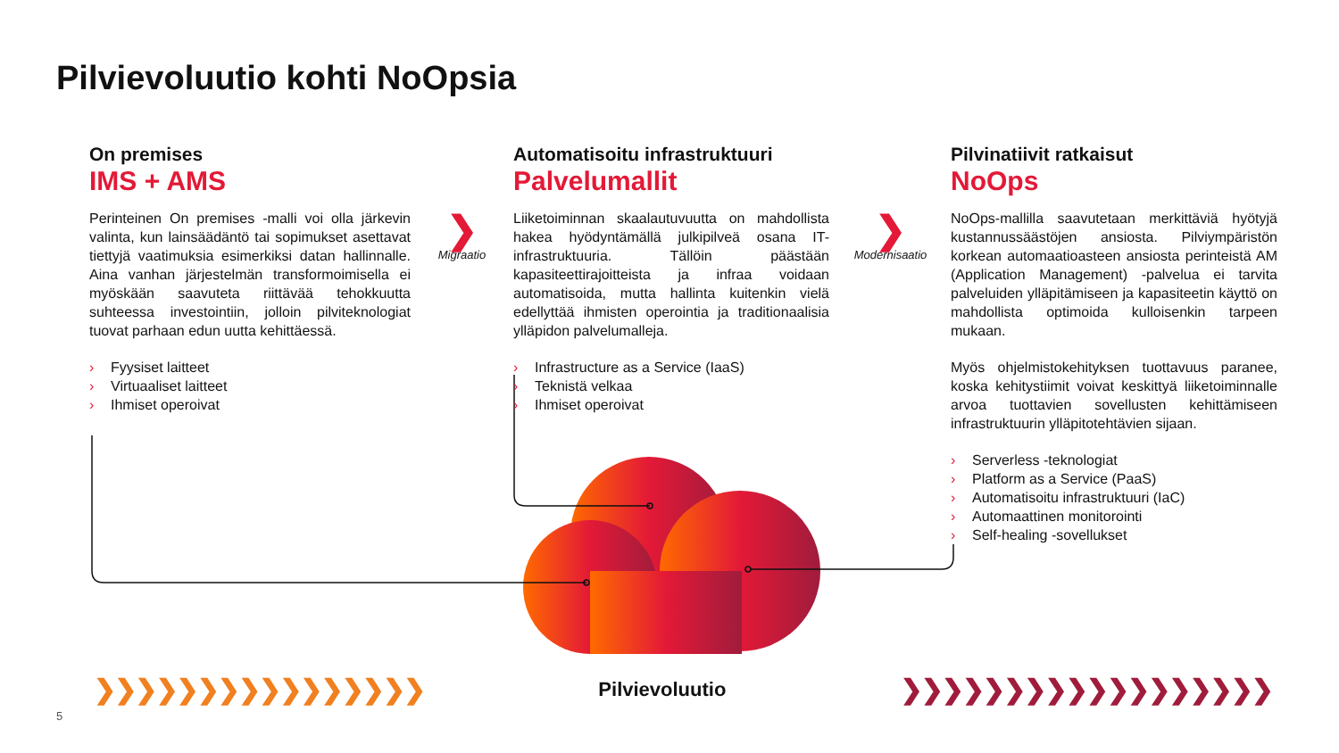Pilvievoluutio kohti NoOpsia
On premises
IMS + AMS
Perinteinen On premises -malli voi olla järkevin valinta, kun lainsäädäntö tai sopimukset asettavat tiettyjä vaatimuksia esimerkiksi datan hallinnalle. Aina vanhan järjestelmän transformoimisella ei myöskään saavuteta riittävää tehokkuutta suhteessa investointiin, jolloin pilviteknologiat tuovat parhaan edun uutta kehittäessä.
› Fyysiset laitteet
› Virtuaaliset laitteet
› Ihmiset operoivat
❯
Migraatio
Automatisoitu infrastruktuuri
Palvelumallit
Liiketoiminnan skaalautuvuutta on mahdollista hakea hyödyntämällä julkipilveä osana IT-infrastruktuuria. Tällöin päästään kapasiteettirajoitteista ja infraa voidaan automatisoida, mutta hallinta kuitenkin vielä edellyttää ihmisten operointia ja traditionaalisia ylläpidon palvelumalleja.
› Infrastructure as a Service (IaaS)
› Teknistä velkaa
› Ihmiset operoivat
❯
Modernisaatio
Pilvinatiivit ratkaisut
NoOps
NoOps-mallilla saavutetaan merkittäviä hyötyjä kustannussäästöjen ansiosta. Pilviympäristön korkean automaatioasteen ansiosta perinteistä AM (Application Management) -palvelua ei tarvita palveluiden ylläpitämiseen ja kapasiteetin käyttö on mahdollista optimoida kulloisenkin tarpeen mukaan.
Myös ohjelmistokehityksen tuottavuus paranee, koska kehitystiimit voivat keskittyä liiketoiminnalle arvoa tuottavien sovellusten kehittämiseen infrastruktuurin ylläpitotehtävien sijaan.
› Serverless -teknologiat
› Platform as a Service (PaaS)
› Automatisoitu infrastruktuuri (IaC)
› Automaattinen monitorointi
› Self-healing -sovellukset
❯❯❯❯❯❯❯❯❯❯❯❯❯❯❯❯ Pilvievoluutio ❯❯❯❯❯❯❯❯❯❯❯❯❯❯❯❯❯❯
5